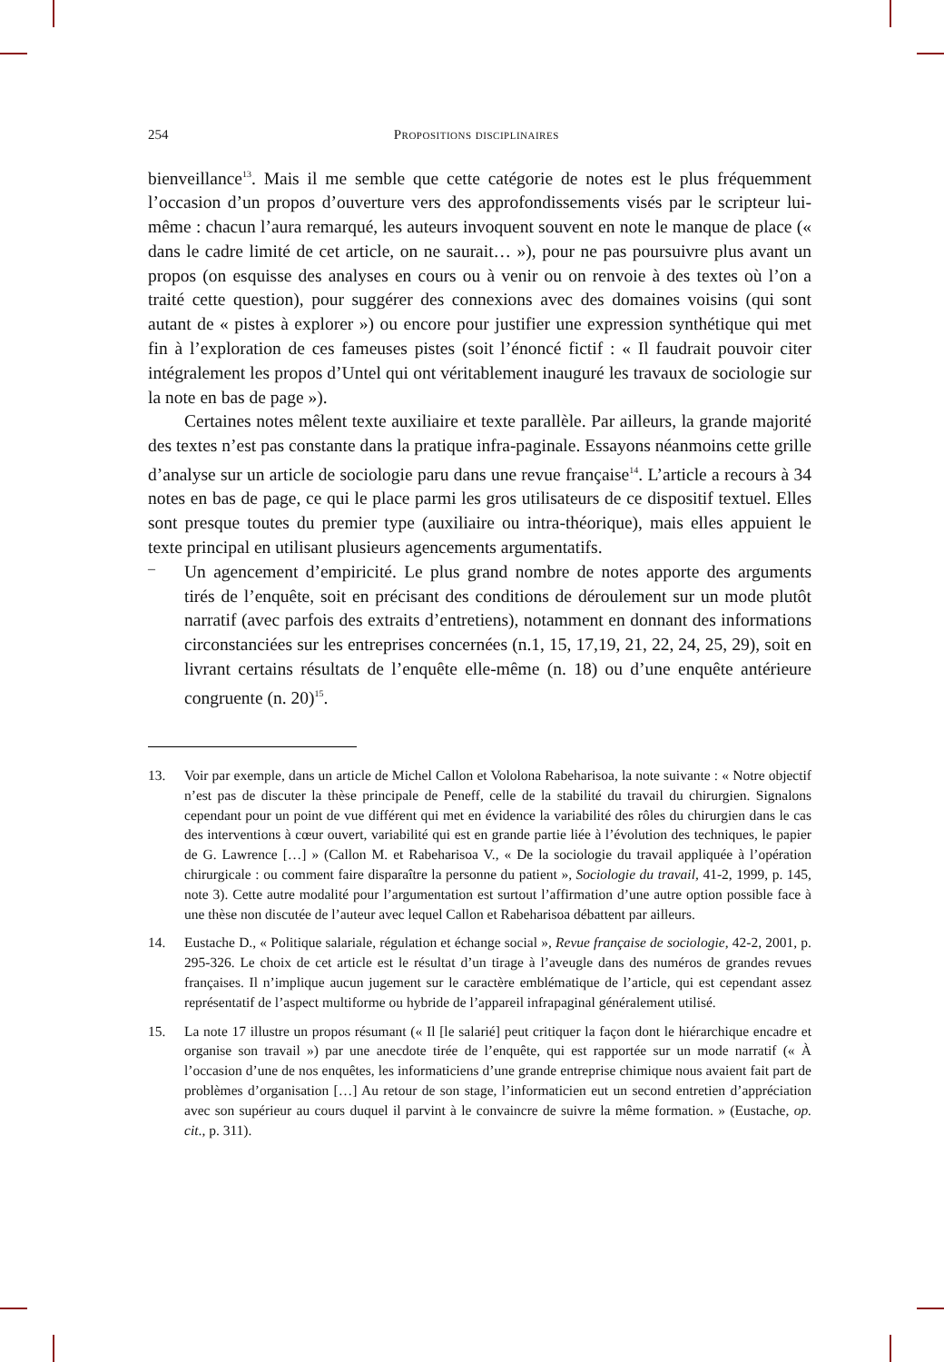254 Propositions disciplinaires
bienveillance<sup>13</sup>. Mais il me semble que cette catégorie de notes est le plus fréquemment l’occasion d’un propos d’ouverture vers des approfondissements visés par le scripteur lui-même : chacun l’aura remarqué, les auteurs invoquent souvent en note le manque de place (« dans le cadre limité de cet article, on ne saurait… »), pour ne pas poursuivre plus avant un propos (on esquisse des analyses en cours ou à venir ou on renvoie à des textes où l’on a traité cette question), pour suggérer des connexions avec des domaines voisins (qui sont autant de « pistes à explorer ») ou encore pour justifier une expression synthétique qui met fin à l’exploration de ces fameuses pistes (soit l’énoncé fictif : « Il faudrait pouvoir citer intégralement les propos d’Untel qui ont véritablement inauguré les travaux de sociologie sur la note en bas de page »).
Certaines notes mêlent texte auxiliaire et texte parallèle. Par ailleurs, la grande majorité des textes n’est pas constante dans la pratique infra-paginale. Essayons néanmoins cette grille d’analyse sur un article de sociologie paru dans une revue française<sup>14</sup>. L’article a recours à 34 notes en bas de page, ce qui le place parmi les gros utilisateurs de ce dispositif textuel. Elles sont presque toutes du premier type (auxiliaire ou intra-théorique), mais elles appuient le texte principal en utilisant plusieurs agencements argumentatifs.
–
Un agencement d’empiricité. Le plus grand nombre de notes apporte des arguments tirés de l’enquête, soit en précisant des conditions de déroulement sur un mode plutôt narratif (avec parfois des extraits d’entretiens), notamment en donnant des informations circonstanciées sur les entreprises concernées (n.1, 15, 17,19, 21, 22, 24, 25, 29), soit en livrant certains résultats de l’enquête elle-même (n. 18) ou d’une enquête antérieure congruente (n. 20)<sup>15</sup>.
13. Voir par exemple, dans un article de Michel Callon et Vololona Rabeharisoa, la note suivante : « Notre objectif n’est pas de discuter la thèse principale de Peneff, celle de la stabilité du travail du chirurgien. Signalons cependant pour un point de vue différent qui met en évidence la variabilité des rôles du chirurgien dans le cas des interventions à cœur ouvert, variabilité qui est en grande partie liée à l’évolution des techniques, le papier de G. Lawrence […] » (Callon M. et Rabeharisoa V., « De la sociologie du travail appliquée à l’opération chirurgicale : ou comment faire disparaître la personne du patient », Sociologie du travail, 41-2, 1999, p. 145, note 3). Cette autre modalité pour l’argumentation est surtout l’affirmation d’une autre option possible face à une thèse non discutée de l’auteur avec lequel Callon et Rabeharisoa débattent par ailleurs.
14. Eustache D., « Politique salariale, régulation et échange social », Revue française de sociologie, 42-2, 2001, p. 295-326. Le choix de cet article est le résultat d’un tirage à l’aveugle dans des numéros de grandes revues françaises. Il n’implique aucun jugement sur le caractère emblématique de l’article, qui est cependant assez représentatif de l’aspect multiforme ou hybride de l’appareil infrapaginal généralement utilisé.
15. La note 17 illustre un propos résumant (« Il [le salarié] peut critiquer la façon dont le hiérarchique encadre et organise son travail ») par une anecdote tirée de l’enquête, qui est rapportée sur un mode narratif (« À l’occasion d’une de nos enquêtes, les informaticiens d’une grande entreprise chimique nous avaient fait part de problèmes d’organisation […] Au retour de son stage, l’informaticien eut un second entretien d’appréciation avec son supérieur au cours duquel il parvint à le convaincre de suivre la même formation. » (Eustache, op. cit., p. 311).